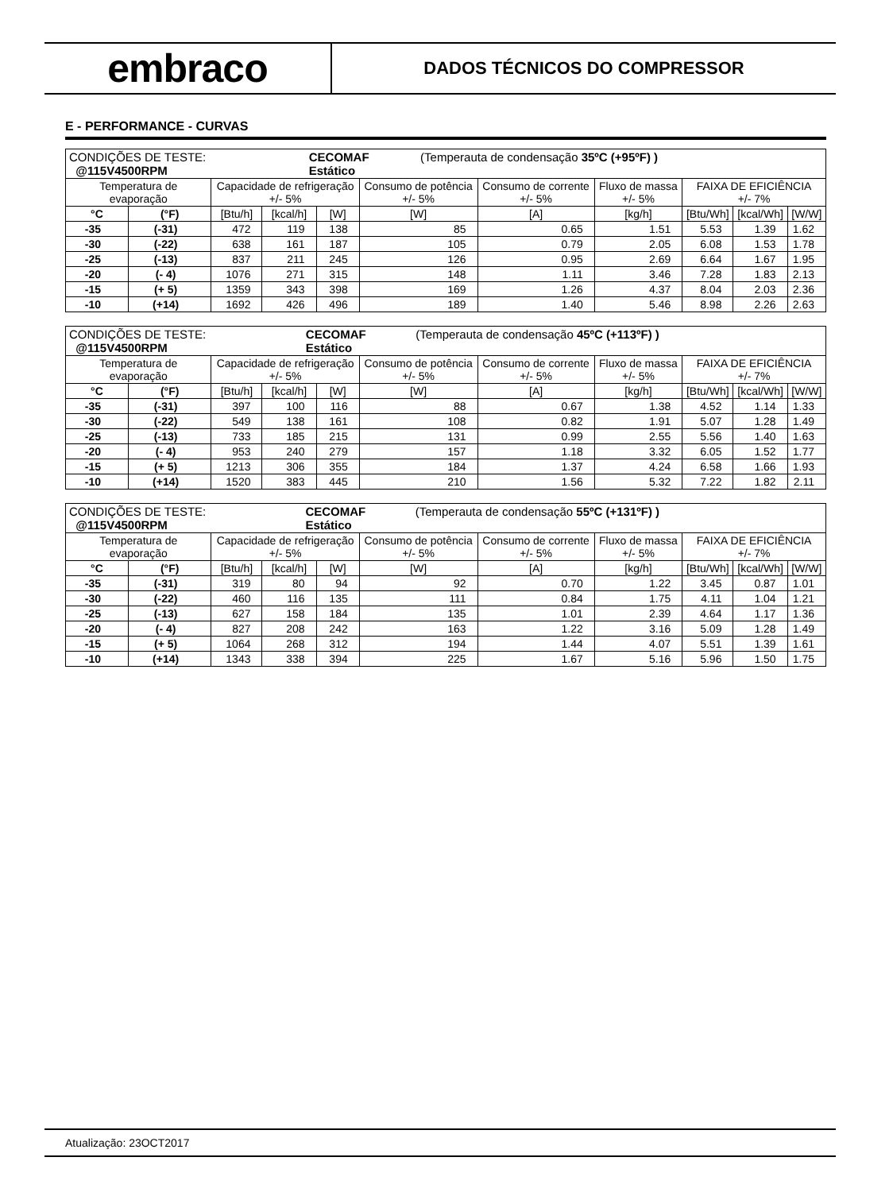embraco
DADOS TÉCNICOS DO COMPRESSOR
E - PERFORMANCE - CURVAS
| / CONDIÇÕES DE TESTE: @115V4500RPM / CECOMAF Estático / (Temperauta de condensação 35ºC (+95ºF) ) / | | | | | | | | | | |
| Temperatura de evaporação | | Capacidade de refrigeração +/- 5% | | | Consumo de potência +/- 5% | Consumo de corrente +/- 5% | Fluxo de massa +/- 5% | FAIXA DE EFICIÊNCIA +/- 7% | | |
| °C | (°F) | [Btu/h] | [kcal/h] | [W] | [W] | [A] | [kg/h] | [Btu/Wh] | [kcal/Wh] | [W/W] |
| -35 | (-31) | 472 | 119 | 138 | 85 | 0.65 | 1.51 | 5.53 | 1.39 | 1.62 |
| -30 | (-22) | 638 | 161 | 187 | 105 | 0.79 | 2.05 | 6.08 | 1.53 | 1.78 |
| -25 | (-13) | 837 | 211 | 245 | 126 | 0.95 | 2.69 | 6.64 | 1.67 | 1.95 |
| -20 | (- 4) | 1076 | 271 | 315 | 148 | 1.11 | 3.46 | 7.28 | 1.83 | 2.13 |
| -15 | (+ 5) | 1359 | 343 | 398 | 169 | 1.26 | 4.37 | 8.04 | 2.03 | 2.36 |
| -10 | (+14) | 1692 | 426 | 496 | 189 | 1.40 | 5.46 | 8.98 | 2.26 | 2.63 |
| / CONDIÇÕES DE TESTE: @115V4500RPM / CECOMAF Estático / (Temperauta de condensação 45ºC (+113ºF) ) / | | | | | | | | | | |
| Temperatura de evaporação | | Capacidade de refrigeração +/- 5% | | | Consumo de potência +/- 5% | Consumo de corrente +/- 5% | Fluxo de massa +/- 5% | FAIXA DE EFICIÊNCIA +/- 7% | | |
| °C | (°F) | [Btu/h] | [kcal/h] | [W] | [W] | [A] | [kg/h] | [Btu/Wh] | [kcal/Wh] | [W/W] |
| -35 | (-31) | 397 | 100 | 116 | 88 | 0.67 | 1.38 | 4.52 | 1.14 | 1.33 |
| -30 | (-22) | 549 | 138 | 161 | 108 | 0.82 | 1.91 | 5.07 | 1.28 | 1.49 |
| -25 | (-13) | 733 | 185 | 215 | 131 | 0.99 | 2.55 | 5.56 | 1.40 | 1.63 |
| -20 | (- 4) | 953 | 240 | 279 | 157 | 1.18 | 3.32 | 6.05 | 1.52 | 1.77 |
| -15 | (+ 5) | 1213 | 306 | 355 | 184 | 1.37 | 4.24 | 6.58 | 1.66 | 1.93 |
| -10 | (+14) | 1520 | 383 | 445 | 210 | 1.56 | 5.32 | 7.22 | 1.82 | 2.11 |
| / CONDIÇÕES DE TESTE: @115V4500RPM / CECOMAF Estático / (Temperauta de condensação 55ºC (+131ºF) ) / | | | | | | | | | | |
| Temperatura de evaporação | | Capacidade de refrigeração +/- 5% | | | Consumo de potência +/- 5% | Consumo de corrente +/- 5% | Fluxo de massa +/- 5% | FAIXA DE EFICIÊNCIA +/- 7% | | |
| °C | (°F) | [Btu/h] | [kcal/h] | [W] | [W] | [A] | [kg/h] | [Btu/Wh] | [kcal/Wh] | [W/W] |
| -35 | (-31) | 319 | 80 | 94 | 92 | 0.70 | 1.22 | 3.45 | 0.87 | 1.01 |
| -30 | (-22) | 460 | 116 | 135 | 111 | 0.84 | 1.75 | 4.11 | 1.04 | 1.21 |
| -25 | (-13) | 627 | 158 | 184 | 135 | 1.01 | 2.39 | 4.64 | 1.17 | 1.36 |
| -20 | (- 4) | 827 | 208 | 242 | 163 | 1.22 | 3.16 | 5.09 | 1.28 | 1.49 |
| -15 | (+ 5) | 1064 | 268 | 312 | 194 | 1.44 | 4.07 | 5.51 | 1.39 | 1.61 |
| -10 | (+14) | 1343 | 338 | 394 | 225 | 1.67 | 5.16 | 5.96 | 1.50 | 1.75 |
Atualização: 23OCT2017